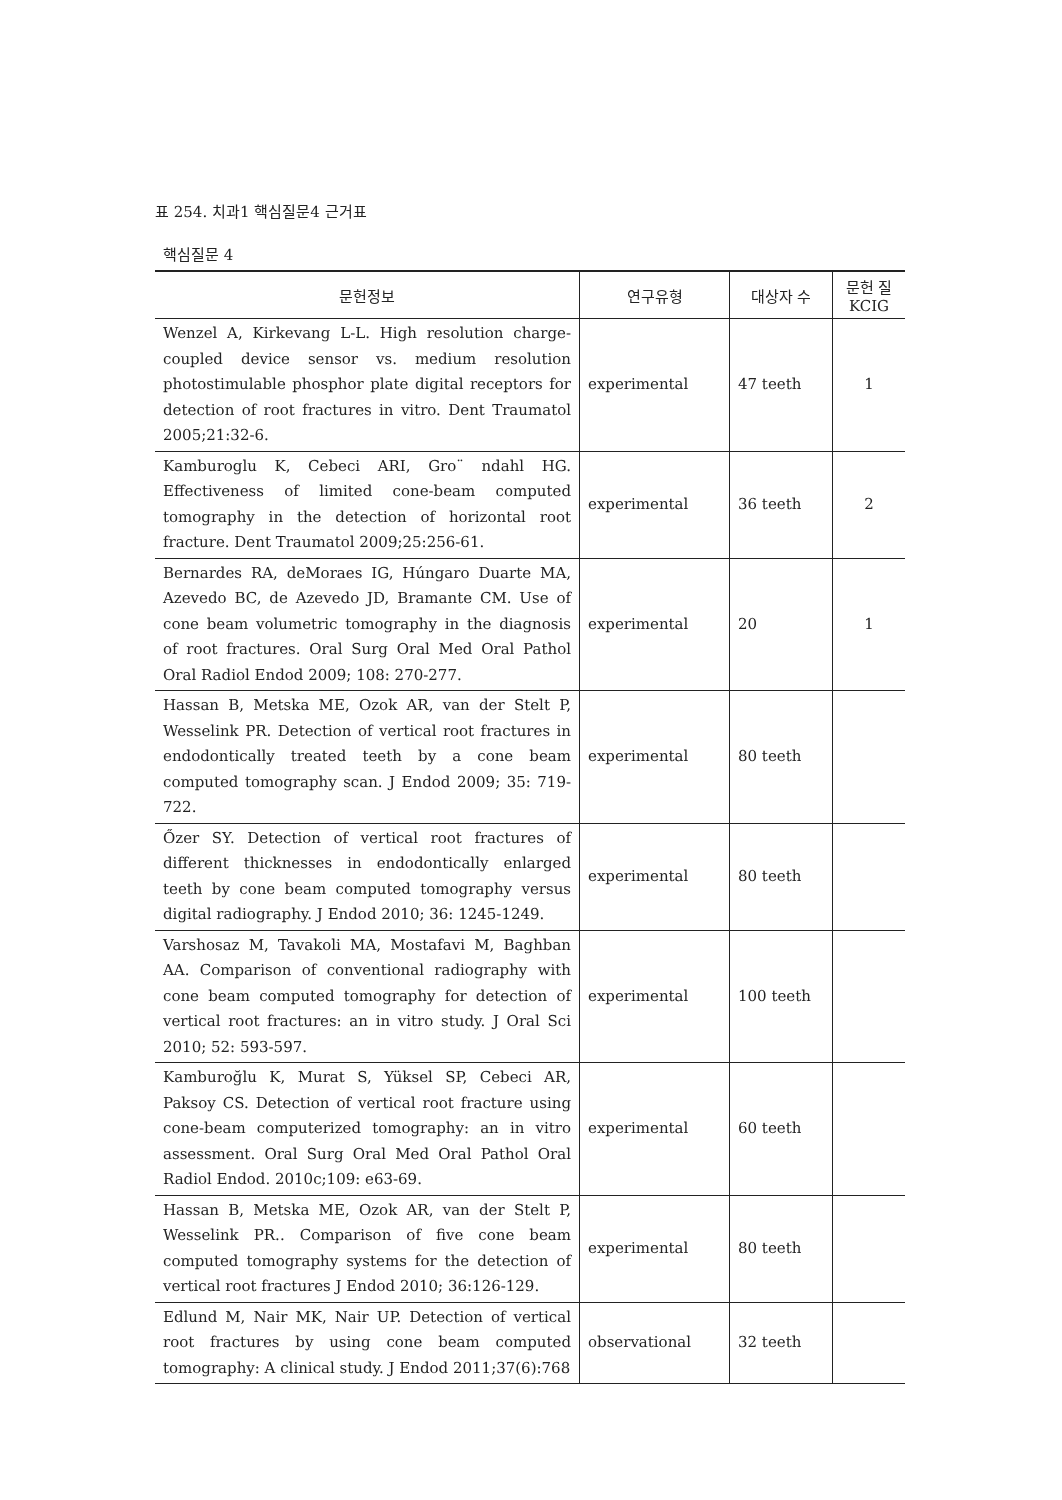표 254. 치과1 핵심질문4 근거표
핵심질문 4
| 문헌정보 | 연구유형 | 대상자 수 | 문헌 질 KCIG |
| --- | --- | --- | --- |
| Wenzel A, Kirkevang L-L. High resolution charge-coupled device sensor vs. medium resolution photostimulable phosphor plate digital receptors for detection of root fractures in vitro. Dent Traumatol 2005;21:32-6. | experimental | 47 teeth | 1 |
| Kamburoglu K, Cebeci ARI, Gro¨ ndahl HG. Effectiveness of limited cone-beam computed tomography in the detection of horizontal root fracture. Dent Traumatol 2009;25:256-61. | experimental | 36 teeth | 2 |
| Bernardes RA, deMoraes IG, Húngaro Duarte MA, Azevedo BC, de Azevedo JD, Bramante CM. Use of cone beam volumetric tomography in the diagnosis of root fractures. Oral Surg Oral Med Oral Pathol Oral Radiol Endod 2009; 108: 270-277. | experimental | 20 | 1 |
| Hassan B, Metska ME, Ozok AR, van der Stelt P, Wesselink PR. Detection of vertical root fractures in endodontically treated teeth by a cone beam computed tomography scan. J Endod 2009; 35: 719-722. | experimental | 80 teeth | |
| Őzer SY. Detection of vertical root fractures of different thicknesses in endodontically enlarged teeth by cone beam computed tomography versus digital radiography. J Endod 2010; 36: 1245-1249. | experimental | 80 teeth | |
| Varshosaz M, Tavakoli MA, Mostafavi M, Baghban AA. Comparison of conventional radiography with cone beam computed tomography for detection of vertical root fractures: an in vitro study. J Oral Sci 2010; 52: 593-597. | experimental | 100 teeth | |
| Kamburoğlu K, Murat S, Yüksel SP, Cebeci AR, Paksoy CS. Detection of vertical root fracture using cone-beam computerized tomography: an in vitro assessment. Oral Surg Oral Med Oral Pathol Oral Radiol Endod. 2010c;109: e63-69. | experimental | 60 teeth | |
| Hassan B, Metska ME, Ozok AR, van der Stelt P, Wesselink PR.. Comparison of five cone beam computed tomography systems for the detection of vertical root fractures J Endod 2010; 36:126-129. | experimental | 80 teeth | |
| Edlund M, Nair MK, Nair UP. Detection of vertical root fractures by using cone beam computed tomography: A clinical study. J Endod 2011;37(6):768 | observational | 32 teeth | |